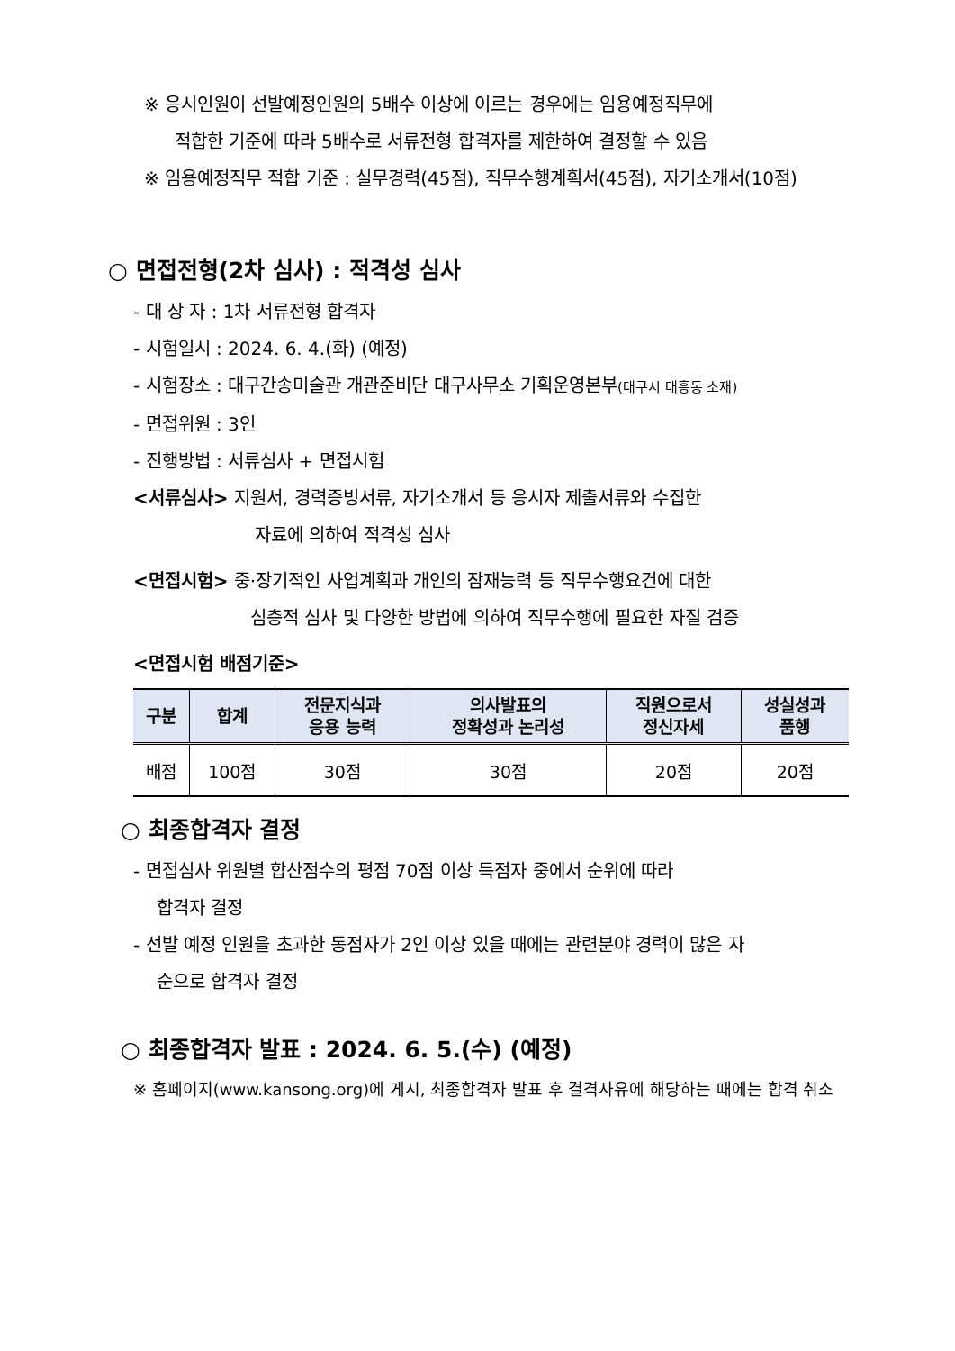※ 응시인원이 선발예정인원의 5배수 이상에 이르는 경우에는 임용예정직무에
적합한 기준에 따라 5배수로 서류전형 합격자를 제한하여 결정할 수 있음
※ 임용예정직무 적합 기준 : 실무경력(45점), 직무수행계획서(45점), 자기소개서(10점)
○ 면접전형(2차 심사) : 적격성 심사
- 대 상 자 : 1차 서류전형 합격자
- 시험일시 : 2024. 6. 4.(화) (예정)
- 시험장소 : 대구간송미술관 개관준비단 대구사무소 기획운영본부(대구시 대흥동 소재)
- 면접위원 : 3인
- 진행방법 : 서류심사 + 면접시험
<서류심사> 지원서, 경력증빙서류, 자기소개서 등 응시자 제출서류와 수집한
자료에 의하여 적격성 심사
<면접시험> 중·장기적인 사업계획과 개인의 잠재능력 등 직무수행요건에 대한
심층적 심사 및 다양한 방법에 의하여 직무수행에 필요한 자질 검증
<면접시험 배점기준>
| 구분 | 합계 | 전문지식과 응용 능력 | 의사발표의 정확성과 논리성 | 직원으로서 정신자세 | 성실성과 품행 |
| --- | --- | --- | --- | --- | --- |
| 배점 | 100점 | 30점 | 30점 | 20점 | 20점 |
○ 최종합격자 결정
- 면접심사 위원별 합산점수의 평점 70점 이상 득점자 중에서 순위에 따라
합격자 결정
- 선발 예정 인원을 초과한 동점자가 2인 이상 있을 때에는 관련분야 경력이 많은 자
순으로 합격자 결정
○ 최종합격자 발표 : 2024. 6. 5.(수) (예정)
※ 홈페이지(www.kansong.org)에 게시, 최종합격자 발표 후 결격사유에 해당하는 때에는 합격 취소